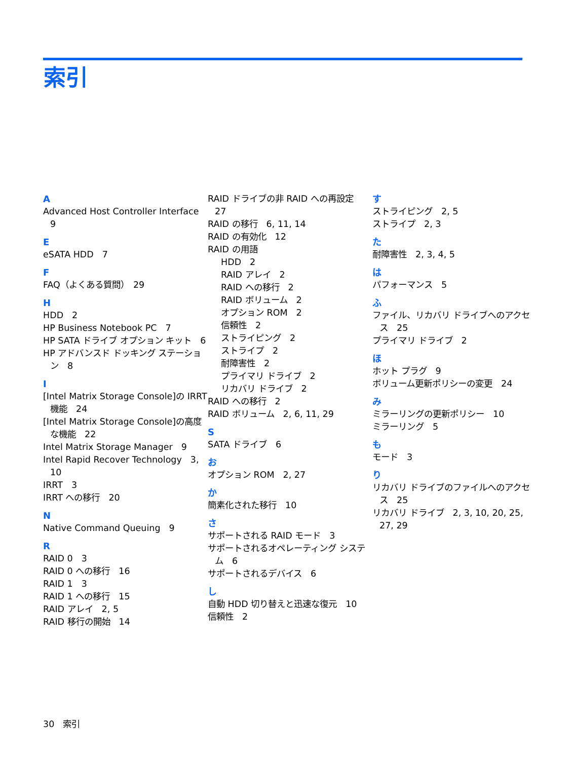索引
A
Advanced Host Controller Interface　9
E
eSATA HDD　7
F
FAQ（よくある質問）　29
H
HDD　2
HP Business Notebook PC　7
HP SATA ドライブ オプション キット　6
HP アドバンスド ドッキング ステーション　8
I
[Intel Matrix Storage Console]の IRRT 機能　24
[Intel Matrix Storage Console]の高度な機能　22
Intel Matrix Storage Manager　9
Intel Rapid Recover Technology　3, 10
IRRT　3
IRRT への移行　20
N
Native Command Queuing　9
R
RAID 0　3
RAID 0 への移行　16
RAID 1　3
RAID 1 への移行　15
RAID アレイ　2, 5
RAID 移行の開始　14
RAID ドライブの非 RAID への再設定　27
RAID の移行　6, 11, 14
RAID の有効化　12
RAID の用語
HDD　2
RAID アレイ　2
RAID への移行　2
RAID ボリューム　2
オプション ROM　2
信頼性　2
ストライピング　2
ストライプ　2
耐障害性　2
プライマリ ドライブ　2
リカバリ ドライブ　2
RAID への移行　2
RAID ボリューム　2, 6, 11, 29
S
SATA ドライブ　6
お
オプション ROM　2, 27
か
簡素化された移行　10
さ
サポートされる RAID モード　3
サポートされるオペレーティング システム　6
サポートされるデバイス　6
し
自動 HDD 切り替えと迅速な復元　10
信頼性　2
す
ストライピング　2, 5
ストライプ　2, 3
た
耐障害性　2, 3, 4, 5
は
パフォーマンス　5
ふ
ファイル、リカバリ ドライブへのアクセス　25
プライマリ ドライブ　2
ほ
ホット プラグ　9
ボリューム更新ポリシーの変更　24
み
ミラーリングの更新ポリシー　10
ミラーリング　5
も
モード　3
り
リカバリ ドライブのファイルへのアクセス　25
リカバリ ドライブ　2, 3, 10, 20, 25, 27, 29
30　索引